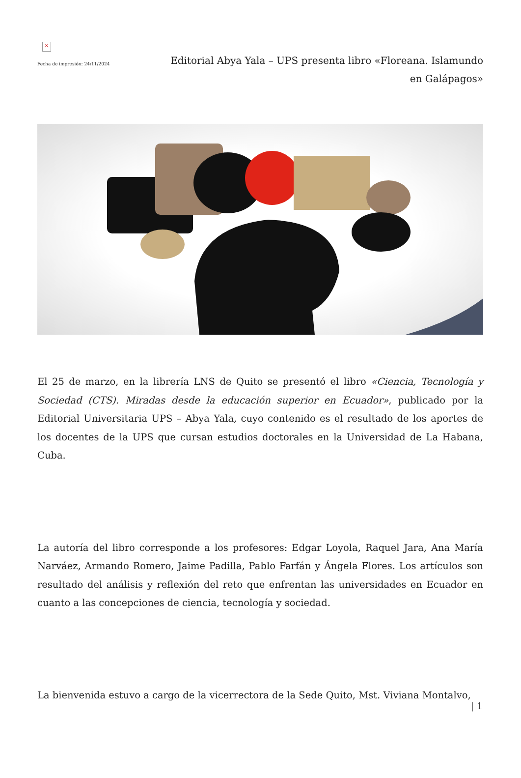×
Fecha de impresión: 24/11/2024
Editorial Abya Yala – UPS presenta libro «Floreana. Islamundo en Galápagos»
El 25 de marzo, en la librería LNS de Quito se presentó el libro «Ciencia, Tecnología y Sociedad (CTS). Miradas desde la educación superior en Ecuador», publicado por la Editorial Universitaria UPS – Abya Yala, cuyo contenido es el resultado de los aportes de los docentes de la UPS que cursan estudios doctorales en la Universidad de La Habana, Cuba.
La autoría del libro corresponde a los profesores: Edgar Loyola, Raquel Jara, Ana María Narváez, Armando Romero, Jaime Padilla, Pablo Farfán y Ángela Flores. Los artículos son resultado del análisis y reflexión del reto que enfrentan las universidades en Ecuador en cuanto a las concepciones de ciencia, tecnología y sociedad.
La bienvenida estuvo a cargo de la vicerrectora de la Sede Quito, Mst. Viviana Montalvo,
| 1